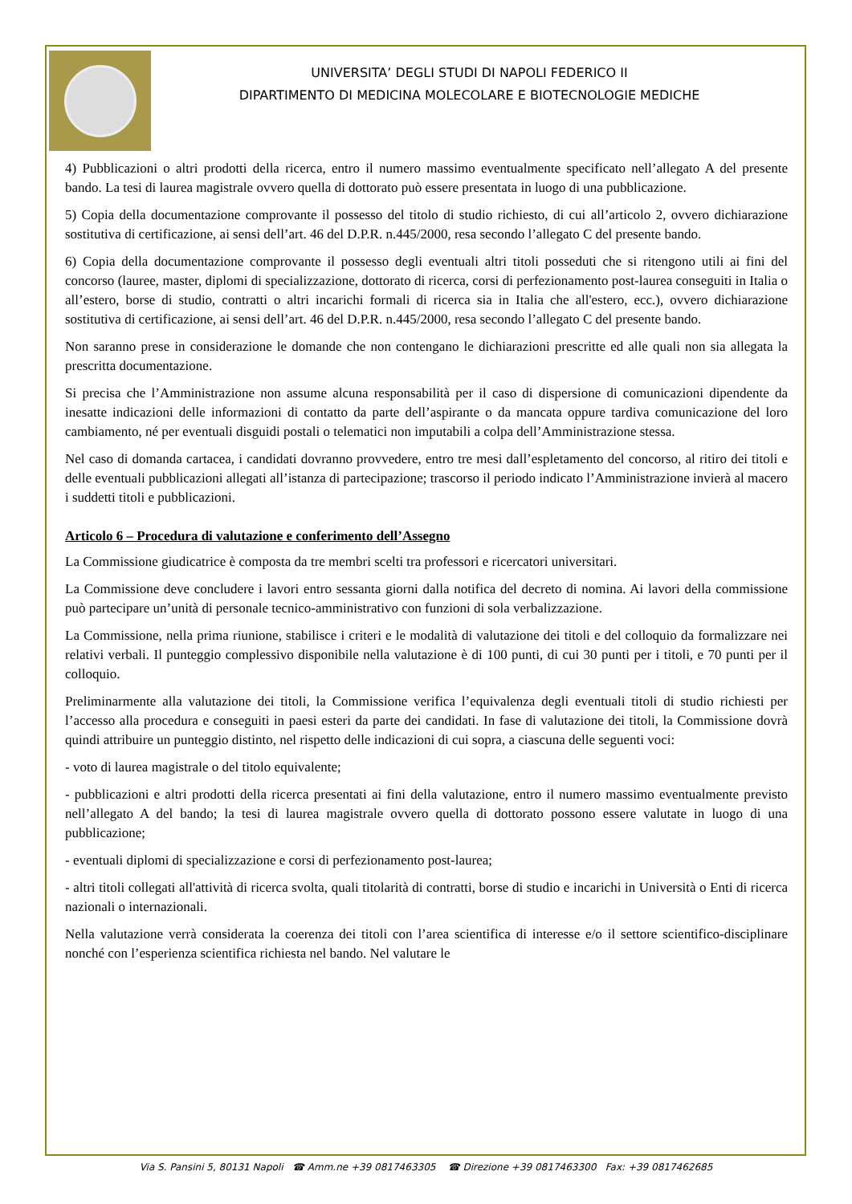UNIVERSITA’ DEGLI STUDI DI NAPOLI FEDERICO II
DIPARTIMENTO DI MEDICINA MOLECOLARE E BIOTECNOLOGIE MEDICHE
4) Pubblicazioni o altri prodotti della ricerca, entro il numero massimo eventualmente specificato nell’allegato A del presente bando. La tesi di laurea magistrale ovvero quella di dottorato può essere presentata in luogo di una pubblicazione.
5) Copia della documentazione comprovante il possesso del titolo di studio richiesto, di cui all’articolo 2, ovvero dichiarazione sostitutiva di certificazione, ai sensi dell’art. 46 del D.P.R. n.445/2000, resa secondo l’allegato C del presente bando.
6) Copia della documentazione comprovante il possesso degli eventuali altri titoli posseduti che si ritengono utili ai fini del concorso (lauree, master, diplomi di specializzazione, dottorato di ricerca, corsi di perfezionamento post-laurea conseguiti in Italia o all’estero, borse di studio, contratti o altri incarichi formali di ricerca sia in Italia che all'estero, ecc.), ovvero dichiarazione sostitutiva di certificazione, ai sensi dell’art. 46 del D.P.R. n.445/2000, resa secondo l’allegato C del presente bando.
Non saranno prese in considerazione le domande che non contengano le dichiarazioni prescritte ed alle quali non sia allegata la prescritta documentazione.
Si precisa che l’Amministrazione non assume alcuna responsabilità per il caso di dispersione di comunicazioni dipendente da inesatte indicazioni delle informazioni di contatto da parte dell’aspirante o da mancata oppure tardiva comunicazione del loro cambiamento, né per eventuali disguidi postali o telematici non imputabili a colpa dell’Amministrazione stessa.
Nel caso di domanda cartacea, i candidati dovranno provvedere, entro tre mesi dall’espletamento del concorso, al ritiro dei titoli e delle eventuali pubblicazioni allegati all’istanza di partecipazione; trascorso il periodo indicato l’Amministrazione invierà al macero i suddetti titoli e pubblicazioni.
Articolo 6 – Procedura di valutazione e conferimento dell’Assegno
La Commissione giudicatrice è composta da tre membri scelti tra professori e ricercatori universitari.
La Commissione deve concludere i lavori entro sessanta giorni dalla notifica del decreto di nomina. Ai lavori della commissione può partecipare un’unità di personale tecnico-amministrativo con funzioni di sola verbalizzazione.
La Commissione, nella prima riunione, stabilisce i criteri e le modalità di valutazione dei titoli e del colloquio da formalizzare nei relativi verbali. Il punteggio complessivo disponibile nella valutazione è di 100 punti, di cui 30 punti per i titoli, e 70 punti per il colloquio.
Preliminarmente alla valutazione dei titoli, la Commissione verifica l’equivalenza degli eventuali titoli di studio richiesti per l’accesso alla procedura e conseguiti in paesi esteri da parte dei candidati. In fase di valutazione dei titoli, la Commissione dovrà quindi attribuire un punteggio distinto, nel rispetto delle indicazioni di cui sopra, a ciascuna delle seguenti voci:
- voto di laurea magistrale o del titolo equivalente;
- pubblicazioni e altri prodotti della ricerca presentati ai fini della valutazione, entro il numero massimo eventualmente previsto nell’allegato A del bando; la tesi di laurea magistrale ovvero quella di dottorato possono essere valutate in luogo di una pubblicazione;
- eventuali diplomi di specializzazione e corsi di perfezionamento post-laurea;
- altri titoli collegati all'attività di ricerca svolta, quali titolarità di contratti, borse di studio e incarichi in Università o Enti di ricerca nazionali o internazionali.
Nella valutazione verrà considerata la coerenza dei titoli con l’area scientifica di interesse e/o il settore scientifico-disciplinare nonché con l’esperienza scientifica richiesta nel bando. Nel valutare le
Via S. Pansini 5, 80131 Napoli ☎ Amm.ne +39 0817463305 ☎ Direzione +39 0817463300 Fax: +39 0817462685